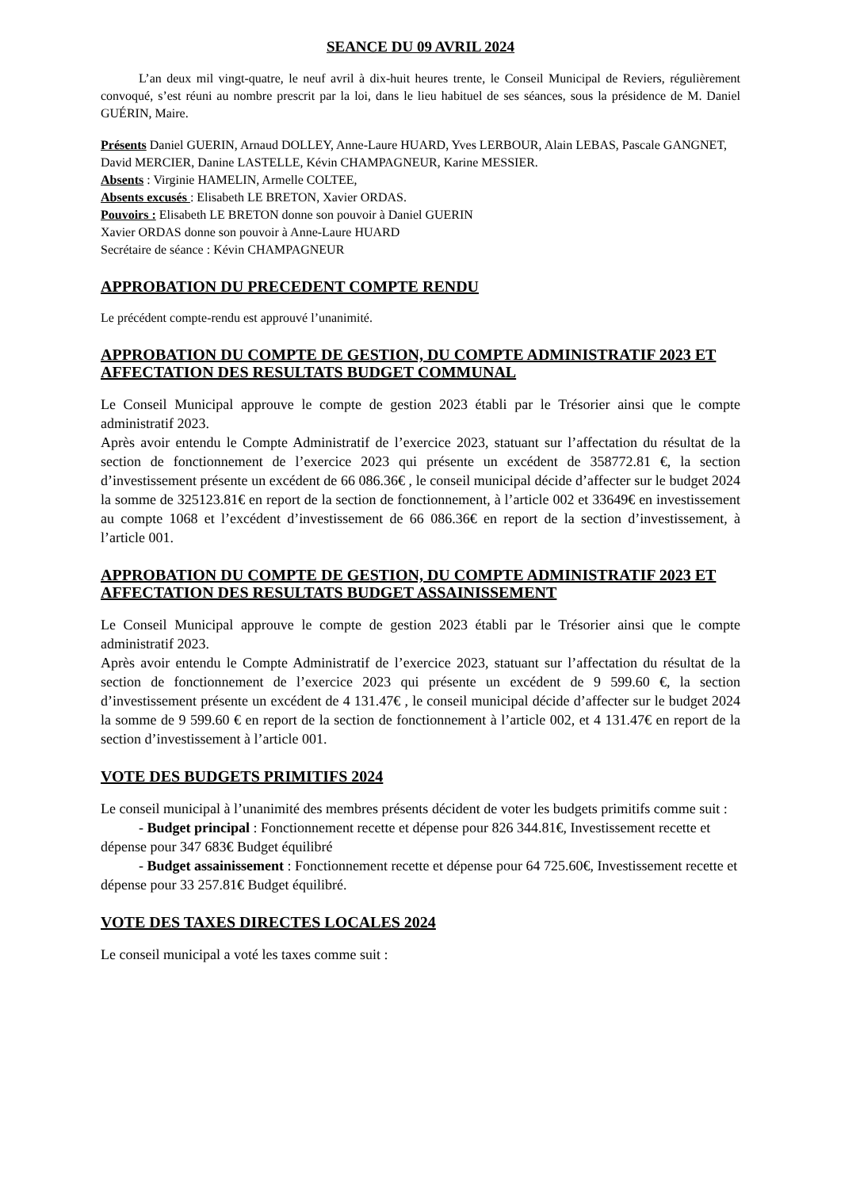SEANCE DU 09 AVRIL 2024
L’an deux mil vingt-quatre, le neuf avril à dix-huit heures trente, le Conseil Municipal de Reviers, régulièrement convoqué, s’est réuni au nombre prescrit par la loi, dans le lieu habituel de ses séances, sous la présidence de M. Daniel GUÉRIN, Maire.
Présents Daniel GUERIN, Arnaud DOLLEY, Anne-Laure HUARD, Yves LERBOUR, Alain LEBAS, Pascale GANGNET, David MERCIER, Danine LASTELLE, Kévin CHAMPAGNEUR, Karine MESSIER.
Absents : Virginie HAMELIN, Armelle COLTEE,
Absents excusés : Elisabeth LE BRETON, Xavier ORDAS.
Pouvoirs : Elisabeth LE BRETON donne son pouvoir à Daniel GUERIN
Xavier ORDAS donne son pouvoir à Anne-Laure HUARD
Secrétaire de séance : Kévin CHAMPAGNEUR
APPROBATION DU PRECEDENT COMPTE RENDU
Le précédent compte-rendu est approuvé l’unanimité.
APPROBATION DU COMPTE DE GESTION, DU COMPTE ADMINISTRATIF 2023 ET AFFECTATION DES RESULTATS BUDGET COMMUNAL
Le Conseil Municipal approuve le compte de gestion 2023 établi par le Trésorier ainsi que le compte administratif 2023.
Après avoir entendu le Compte Administratif de l’exercice 2023, statuant sur l’affectation du résultat de la section de fonctionnement de l’exercice 2023 qui présente un excédent de 358772.81 €, la section d’investissement présente un excédent de 66 086.36€ , le conseil municipal décide d’affecter sur le budget 2024 la somme de 325123.81€ en report de la section de fonctionnement, à l’article 002 et 33649€ en investissement au compte 1068 et l’excédent d’investissement de 66 086.36€ en report de la section d’investissement, à l’article 001.
APPROBATION DU COMPTE DE GESTION, DU COMPTE ADMINISTRATIF 2023 ET AFFECTATION DES RESULTATS BUDGET ASSAINISSEMENT
Le Conseil Municipal approuve le compte de gestion 2023 établi par le Trésorier ainsi que le compte administratif 2023.
Après avoir entendu le Compte Administratif de l’exercice 2023, statuant sur l’affectation du résultat de la section de fonctionnement de l’exercice 2023 qui présente un excédent de 9 599.60 €, la section d’investissement présente un excédent de 4 131.47€ , le conseil municipal décide d’affecter sur le budget 2024 la somme de 9 599.60 € en report de la section de fonctionnement à l’article 002, et 4 131.47€ en report de la section d’investissement à l’article 001.
VOTE DES BUDGETS PRIMITIFS 2024
Le conseil municipal à l’unanimité des membres présents décident de voter les budgets primitifs comme suit :
- Budget principal : Fonctionnement recette et dépense pour 826 344.81€, Investissement recette et dépense pour 347 683€ Budget équilibré
- Budget assainissement : Fonctionnement recette et dépense pour 64 725.60€, Investissement recette et dépense pour 33 257.81€ Budget équilibré.
VOTE DES TAXES DIRECTES LOCALES 2024
Le conseil municipal a voté les taxes comme suit :